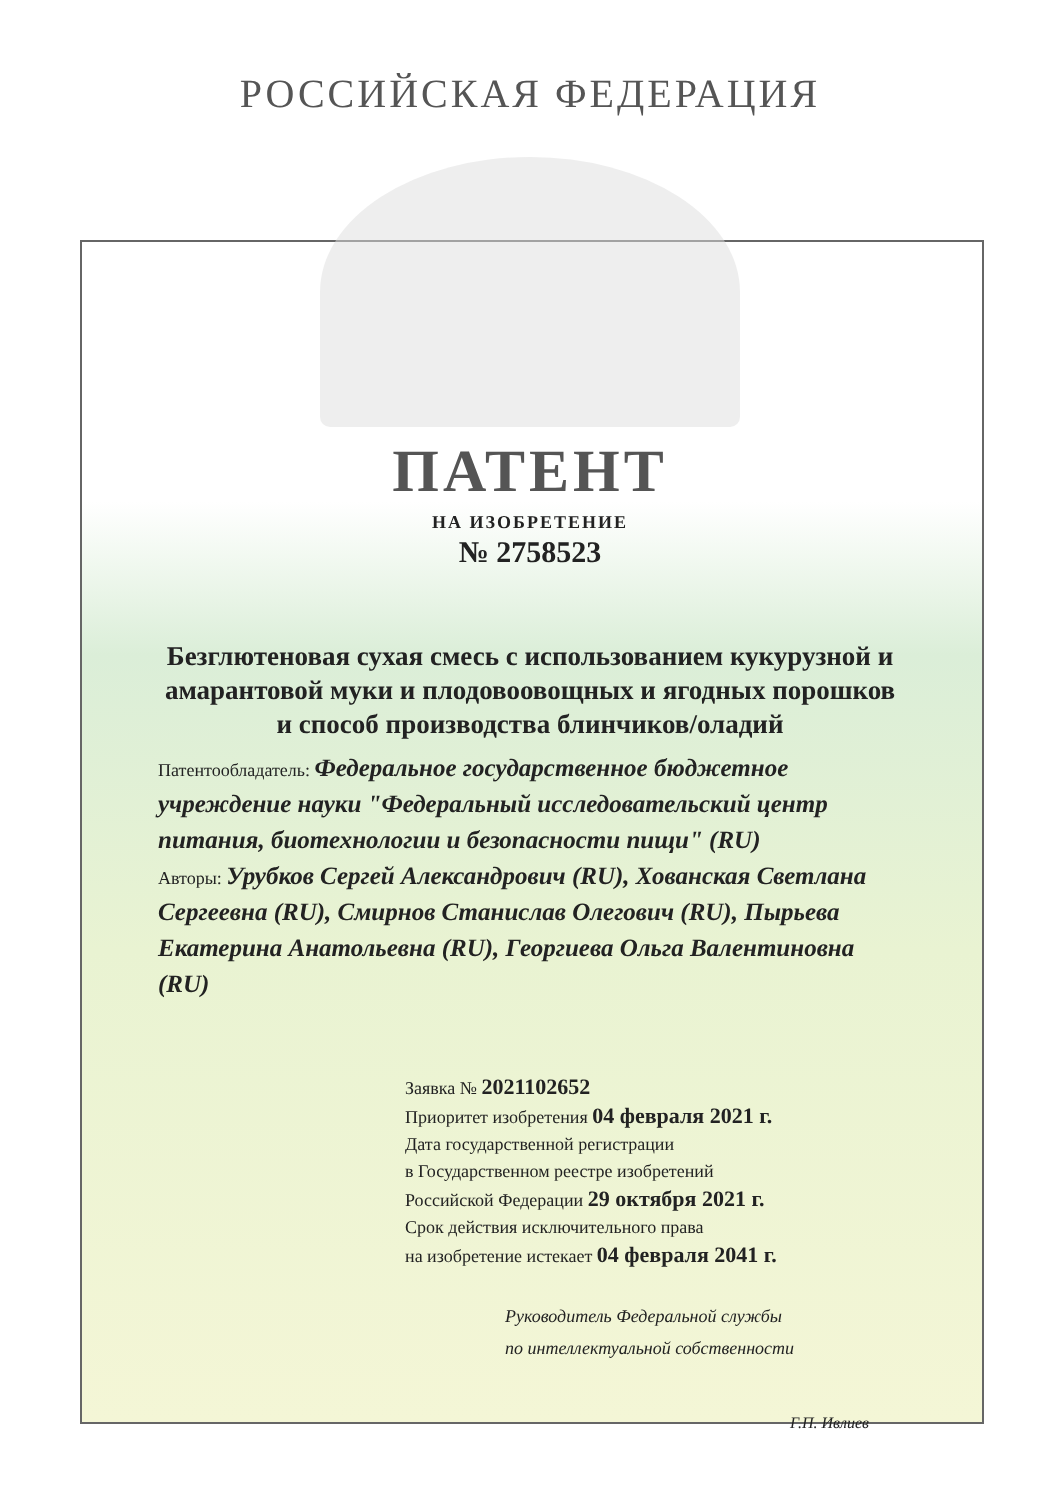РОССИЙСКАЯ ФЕДЕРАЦИЯ
ПАТЕНТ
НА ИЗОБРЕТЕНИЕ
№ 2758523
Безглютеновая сухая смесь с использованием кукурузной и амарантовой муки и плодовоовощных и ягодных порошков и способ производства блинчиков/оладий
Патентообладатель: Федеральное государственное бюджетное учреждение науки "Федеральный исследовательский центр питания, биотехнологии и безопасности пищи" (RU)
Авторы: Урубков Сергей Александрович (RU), Хованская Светлана Сергеевна (RU), Смирнов Станислав Олегович (RU), Пырьева Екатерина Анатольевна (RU), Георгиева Ольга Валентиновна (RU)
Заявка № 2021102652
Приоритет изобретения 04 февраля 2021 г.
Дата государственной регистрации
в Государственном реестре изобретений
Российской Федерации 29 октября 2021 г.
Срок действия исключительного права
на изобретение истекает 04 февраля 2041 г.
Руководитель Федеральной службы
по интеллектуальной собственности
Г.П. Ивлиев